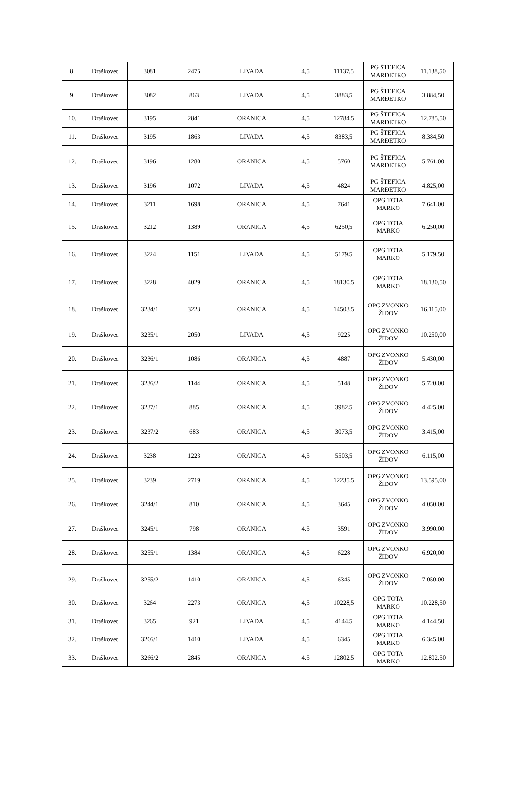| 8. | Draškovec | 3081 | 2475 | LIVADA | 4,5 | 11137,5 | PG ŠTEFICA MARĐETKO | 11.138,50 |
| 9. | Draškovec | 3082 | 863 | LIVADA | 4,5 | 3883,5 | PG ŠTEFICA MARĐETKO | 3.884,50 |
| 10. | Draškovec | 3195 | 2841 | ORANICA | 4,5 | 12784,5 | PG ŠTEFICA MARĐETKO | 12.785,50 |
| 11. | Draškovec | 3195 | 1863 | LIVADA | 4,5 | 8383,5 | PG ŠTEFICA MARĐETKO | 8.384,50 |
| 12. | Draškovec | 3196 | 1280 | ORANICA | 4,5 | 5760 | PG ŠTEFICA MARĐETKO | 5.761,00 |
| 13. | Draškovec | 3196 | 1072 | LIVADA | 4,5 | 4824 | PG ŠTEFICA MARĐETKO | 4.825,00 |
| 14. | Draškovec | 3211 | 1698 | ORANICA | 4,5 | 7641 | OPG TOTA MARKO | 7.641,00 |
| 15. | Draškovec | 3212 | 1389 | ORANICA | 4,5 | 6250,5 | OPG TOTA MARKO | 6.250,00 |
| 16. | Draškovec | 3224 | 1151 | LIVADA | 4,5 | 5179,5 | OPG TOTA MARKO | 5.179,50 |
| 17. | Draškovec | 3228 | 4029 | ORANICA | 4,5 | 18130,5 | OPG TOTA MARKO | 18.130,50 |
| 18. | Draškovec | 3234/1 | 3223 | ORANICA | 4,5 | 14503,5 | OPG ZVONKO ŽIDOV | 16.115,00 |
| 19. | Draškovec | 3235/1 | 2050 | LIVADA | 4,5 | 9225 | OPG ZVONKO ŽIDOV | 10.250,00 |
| 20. | Draškovec | 3236/1 | 1086 | ORANICA | 4,5 | 4887 | OPG ZVONKO ŽIDOV | 5.430,00 |
| 21. | Draškovec | 3236/2 | 1144 | ORANICA | 4,5 | 5148 | OPG ZVONKO ŽIDOV | 5.720,00 |
| 22. | Draškovec | 3237/1 | 885 | ORANICA | 4,5 | 3982,5 | OPG ZVONKO ŽIDOV | 4.425,00 |
| 23. | Draškovec | 3237/2 | 683 | ORANICA | 4,5 | 3073,5 | OPG ZVONKO ŽIDOV | 3.415,00 |
| 24. | Draškovec | 3238 | 1223 | ORANICA | 4,5 | 5503,5 | OPG ZVONKO ŽIDOV | 6.115,00 |
| 25. | Draškovec | 3239 | 2719 | ORANICA | 4,5 | 12235,5 | OPG ZVONKO ŽIDOV | 13.595,00 |
| 26. | Draškovec | 3244/1 | 810 | ORANICA | 4,5 | 3645 | OPG ZVONKO ŽIDOV | 4.050,00 |
| 27. | Draškovec | 3245/1 | 798 | ORANICA | 4,5 | 3591 | OPG ZVONKO ŽIDOV | 3.990,00 |
| 28. | Draškovec | 3255/1 | 1384 | ORANICA | 4,5 | 6228 | OPG ZVONKO ŽIDOV | 6.920,00 |
| 29. | Draškovec | 3255/2 | 1410 | ORANICA | 4,5 | 6345 | OPG ZVONKO ŽIDOV | 7.050,00 |
| 30. | Draškovec | 3264 | 2273 | ORANICA | 4,5 | 10228,5 | OPG TOTA MARKO | 10.228,50 |
| 31. | Draškovec | 3265 | 921 | LIVADA | 4,5 | 4144,5 | OPG TOTA MARKO | 4.144,50 |
| 32. | Draškovec | 3266/1 | 1410 | LIVADA | 4,5 | 6345 | OPG TOTA MARKO | 6.345,00 |
| 33. | Draškovec | 3266/2 | 2845 | ORANICA | 4,5 | 12802,5 | OPG TOTA MARKO | 12.802,50 |